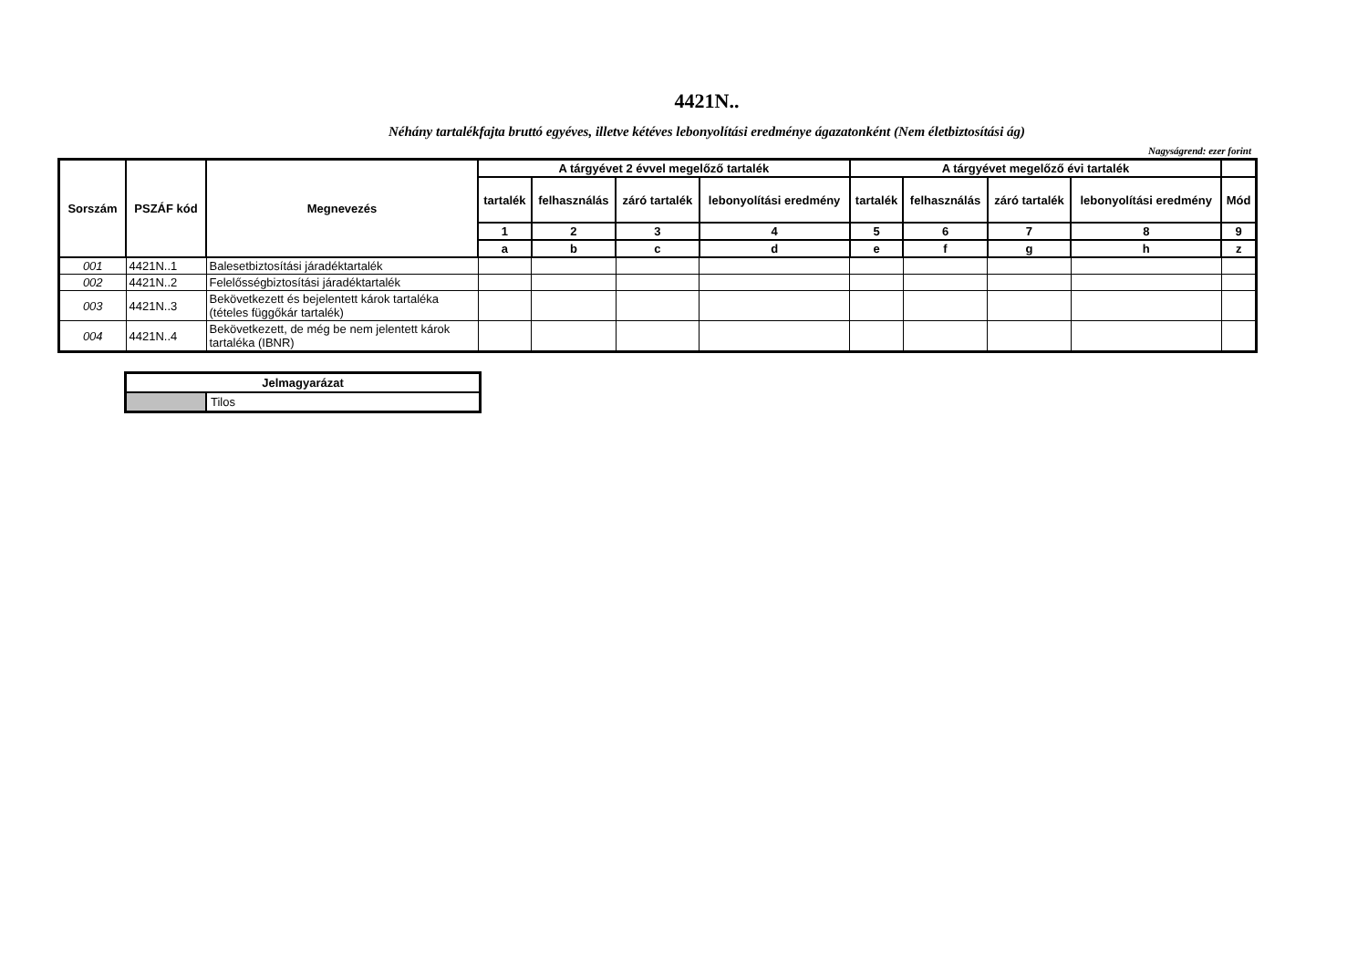4421N..
Néhány tartalékfajta bruttó egyéves, illetve kétéves lebonyolítási eredménye ágazatonként (Nem életbiztosítási ág)
Nagyságrend: ezer forint
| Sorszám | PSZÁF kód | Megnevezés | A tárgyévet 2 évvel megelőző tartalék | | | | A tárgyévet megelőző évi tartalék | | | | |
| --- | --- | --- | --- | --- | --- | --- | --- | --- | --- | --- | --- |
| | | | tartalék | felhasználás | záró tartalék | lebonyolítási eredmény | tartalék | felhasználás | záró tartalék | lebonyolítási eredmény | Mód |
| | | | 1 | 2 | 3 | 4 | 5 | 6 | 7 | 8 | 9 |
| | | | a | b | c | d | e | f | g | h | z |
| 001 | 4421N..1 | Balesetbiztosítási járadéktartalék | | | | | | | | | |
| 002 | 4421N..2 | Felelősségbiztosítási járadéktartalék | | | | | | | | | |
| 003 | 4421N..3 | Bekövetkezett és bejelentett károk tartaléka (tételes függőkár tartalék) | | | | | | | | | |
| 004 | 4421N..4 | Bekövetkezett, de még be nem jelentett károk tartaléka (IBNR) | | | | | | | | | |
| Jelmagyarázat | |
| --- | --- |
| | Tilos |